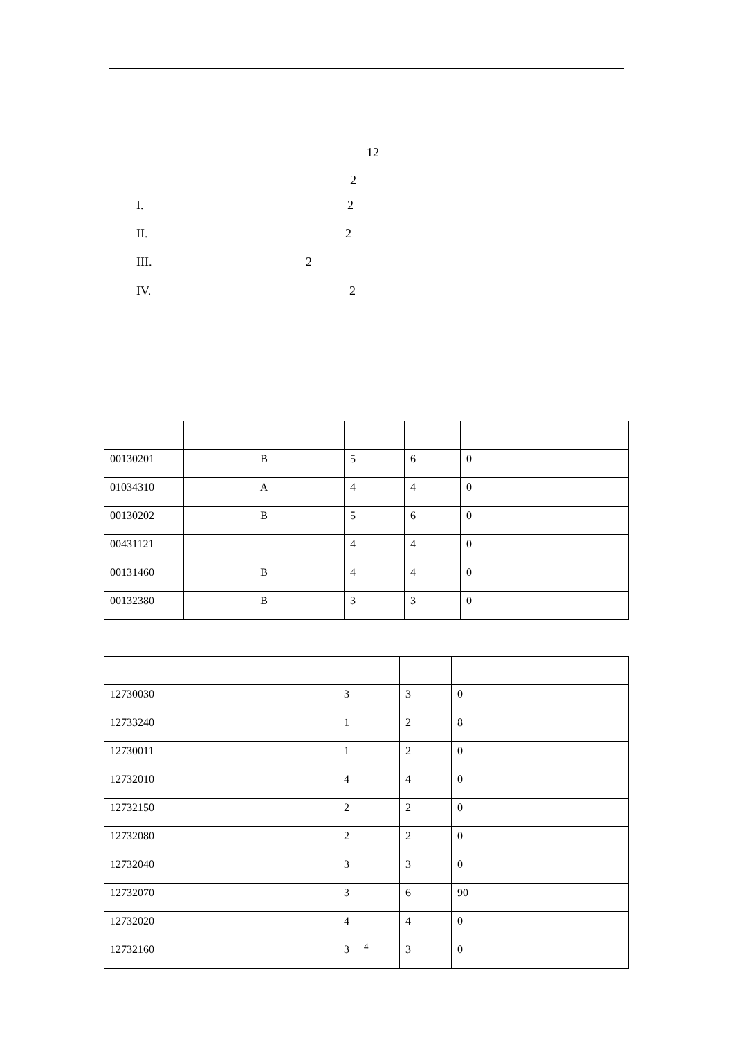12
2
I. 2
II. 2
III. 2
IV. 2
| 00130201 | B | 5 | 6 | 0 | |
| 01034310 | A | 4 | 4 | 0 | |
| 00130202 | B | 5 | 6 | 0 | |
| 00431121 | | 4 | 4 | 0 | |
| 00131460 | B | 4 | 4 | 0 | |
| 00132380 | B | 3 | 3 | 0 | |
| 12730030 | | 3 | 3 | 0 | |
| 12733240 | | 1 | 2 | 8 | |
| 12730011 | | 1 | 2 | 0 | |
| 12732010 | | 4 | 4 | 0 | |
| 12732150 | | 2 | 2 | 0 | |
| 12732080 | | 2 | 2 | 0 | |
| 12732040 | | 3 | 3 | 0 | |
| 12732070 | | 3 | 6 | 90 | |
| 12732020 | | 4 | 4 | 0 | |
| 12732160 | | 3 | 3 | 0 | |
4